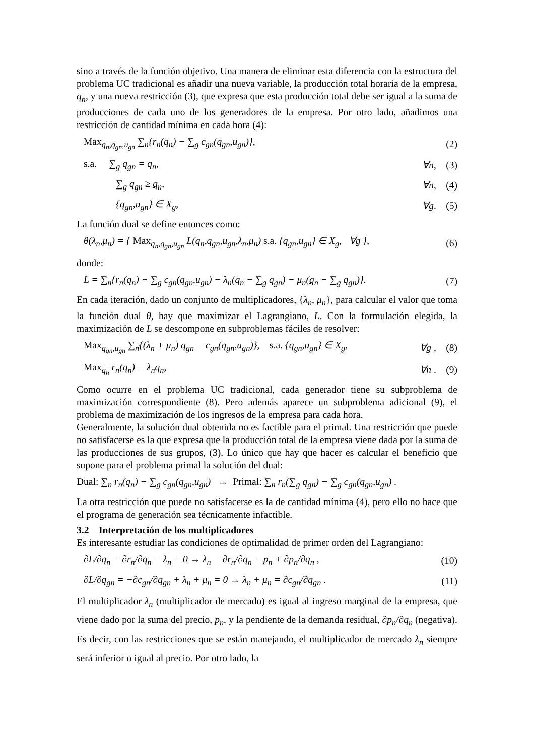sino a través de la función objetivo. Una manera de eliminar esta diferencia con la estructura del problema UC tradicional es añadir una nueva variable, la producción total horaria de la empresa, q<sub>n</sub>, y una nueva restricción (3), que expresa que esta producción total debe ser igual a la suma de producciones de cada uno de los generadores de la empresa. Por otro lado, añadimos una restricción de cantidad mínima en cada hora (4):
Max<sub>q<sub>n</sub>,q<sub>gn</sub>,u<sub>gn</sub></sub> ∑<sub>n</sub>{r<sub>n</sub>(q<sub>n</sub>) − ∑<sub>g</sub> c<sub>gn</sub>(q<sub>gn</sub>,u<sub>gn</sub>)}, (2)
s.a. ∑<sub>g</sub> q<sub>gn</sub> = q<sub>n</sub>, ∀n, (3)
∑<sub>g</sub> q<sub>gn</sub> ≥ q<sub>n</sub>, ∀n, (4)
{q<sub>gn</sub>,u<sub>gn</sub>} ∈ X<sub>g</sub>, ∀g. (5)
La función dual se define entonces como:
θ(λ<sub>n</sub>,μ<sub>n</sub>) = { Max<sub>q<sub>n</sub>,q<sub>gn</sub>,u<sub>gn</sub></sub> L(q<sub>n</sub>,q<sub>gn</sub>,u<sub>gn</sub>,λ<sub>n</sub>,μ<sub>n</sub>) s.a. {q<sub>gn</sub>,u<sub>gn</sub>} ∈ X<sub>g</sub>, ∀g }, (6)
donde:
L = ∑<sub>n</sub>{r<sub>n</sub>(q<sub>n</sub>) − ∑<sub>g</sub> c<sub>gn</sub>(q<sub>gn</sub>,u<sub>gn</sub>) − λ<sub>n</sub>(q<sub>n</sub> − ∑<sub>g</sub> q<sub>gn</sub>) − μ<sub>n</sub>(q<sub>n</sub> − ∑<sub>g</sub> q<sub>gn</sub>)}. (7)
En cada iteración, dado un conjunto de multiplicadores, {λ<sub>n</sub>, μ<sub>n</sub>}, para calcular el valor que toma la función dual θ, hay que maximizar el Lagrangiano, L. Con la formulación elegida, la maximización de L se descompone en subproblemas fáciles de resolver:
Max<sub>q<sub>gn</sub>,u<sub>gn</sub></sub> ∑<sub>n</sub>{(λ<sub>n</sub> + μ<sub>n</sub>) q<sub>gn</sub> − c<sub>gn</sub>(q<sub>gn</sub>,u<sub>gn</sub>)}, s.a. {q<sub>gn</sub>,u<sub>gn</sub>} ∈ X<sub>g</sub>, ∀g , (8)
Max<sub>q<sub>n</sub></sub> r<sub>n</sub>(q<sub>n</sub>) − λ<sub>n</sub>q<sub>n</sub>, ∀n . (9)
Como ocurre en el problema UC tradicional, cada generador tiene su subproblema de maximización correspondiente (8). Pero además aparece un subproblema adicional (9), el problema de maximización de los ingresos de la empresa para cada hora.
Generalmente, la solución dual obtenida no es factible para el primal. Una restricción que puede no satisfacerse es la que expresa que la producción total de la empresa viene dada por la suma de las producciones de sus grupos, (3). Lo único que hay que hacer es calcular el beneficio que supone para el problema primal la solución del dual:
Dual: ∑<sub>n</sub> r<sub>n</sub>(q<sub>n</sub>) − ∑<sub>g</sub> c<sub>gn</sub>(q<sub>gn</sub>,u<sub>gn</sub>) → Primal: ∑<sub>n</sub> r<sub>n</sub>(∑<sub>g</sub> q<sub>gn</sub>) − ∑<sub>g</sub> c<sub>gn</sub>(q<sub>gn</sub>,u<sub>gn</sub>) .
La otra restricción que puede no satisfacerse es la de cantidad mínima (4), pero ello no hace que el programa de generación sea técnicamente infactible.
3.2 Interpretación de los multiplicadores
Es interesante estudiar las condiciones de optimalidad de primer orden del Lagrangiano:
∂L/∂q<sub>n</sub> = ∂r<sub>n</sub>/∂q<sub>n</sub> − λ<sub>n</sub> = 0 → λ<sub>n</sub> = ∂r<sub>n</sub>/∂q<sub>n</sub> = p<sub>n</sub> + ∂p<sub>n</sub>/∂q<sub>n</sub> , (10)
∂L/∂q<sub>gn</sub> = −∂c<sub>gn</sub>/∂q<sub>gn</sub> + λ<sub>n</sub> + μ<sub>n</sub> = 0 → λ<sub>n</sub> + μ<sub>n</sub> = ∂c<sub>gn</sub>/∂q<sub>gn</sub> . (11)
El multiplicador λ<sub>n</sub> (multiplicador de mercado) es igual al ingreso marginal de la empresa, que viene dado por la suma del precio, p<sub>n</sub>, y la pendiente de la demanda residual, ∂p<sub>n</sub>/∂q<sub>n</sub> (negativa). Es decir, con las restricciones que se están manejando, el multiplicador de mercado λ<sub>n</sub> siempre será inferior o igual al precio. Por otro lado, la